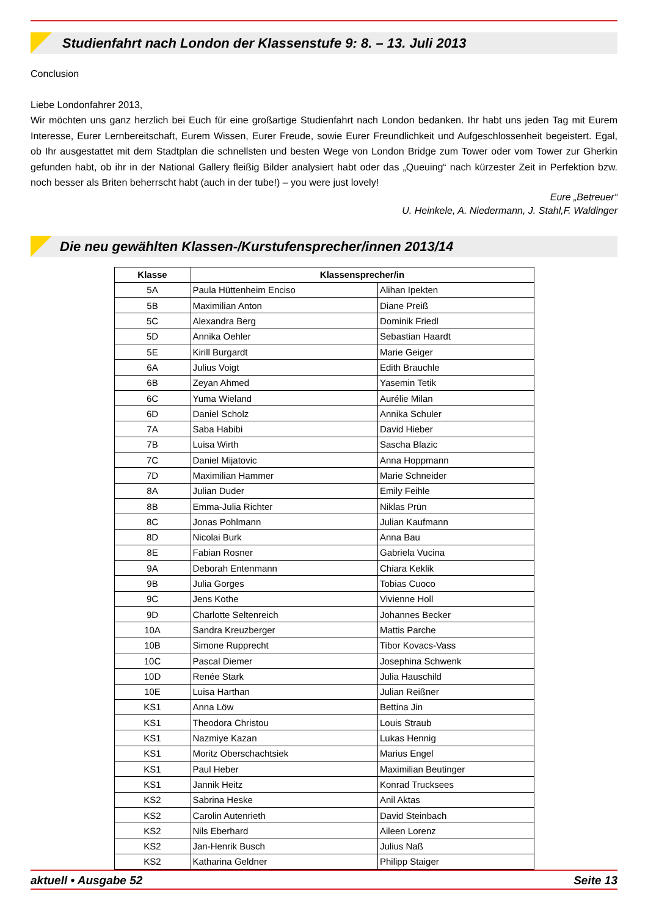Studienfahrt nach London der Klassenstufe 9: 8. – 13. Juli 2013
Conclusion
Liebe Londonfahrer 2013,
Wir möchten uns ganz herzlich bei Euch für eine großartige Studienfahrt nach London bedanken. Ihr habt uns jeden Tag mit Eurem Interesse, Eurer Lernbereitschaft, Eurem Wissen, Eurer Freude, sowie Eurer Freundlichkeit und Aufgeschlossenheit begeistert. Egal, ob Ihr ausgestattet mit dem Stadtplan die schnellsten und besten Wege von London Bridge zum Tower oder vom Tower zur Gherkin gefunden habt, ob ihr in der National Gallery fleißig Bilder analysiert habt oder das „Queuing“ nach kürzester Zeit in Perfektion bzw. noch besser als Briten beherrscht habt (auch in der tube!) – you were just lovely!
Eure „Betreuer“
U. Heinkele, A. Niedermann, J. Stahl,F. Waldinger
Die neu gewählten Klassen-/Kurstufensprecher/innen 2013/14
| Klasse | Klassensprecher/in | |
| --- | --- | --- |
| 5A | Paula Hüttenheim Enciso | Alihan Ipekten |
| 5B | Maximilian Anton | Diane Preiß |
| 5C | Alexandra Berg | Dominik Friedl |
| 5D | Annika Oehler | Sebastian Haardt |
| 5E | Kirill Burgardt | Marie Geiger |
| 6A | Julius Voigt | Edith Brauchle |
| 6B | Zeyan Ahmed | Yasemin Tetik |
| 6C | Yuma Wieland | Aurélie Milan |
| 6D | Daniel Scholz | Annika Schuler |
| 7A | Saba Habibi | David Hieber |
| 7B | Luisa Wirth | Sascha Blazic |
| 7C | Daniel Mijatovic | Anna Hoppmann |
| 7D | Maximilian Hammer | Marie Schneider |
| 8A | Julian Duder | Emily Feihle |
| 8B | Emma-Julia Richter | Niklas Prün |
| 8C | Jonas Pohlmann | Julian Kaufmann |
| 8D | Nicolai Burk | Anna Bau |
| 8E | Fabian Rosner | Gabriela Vucina |
| 9A | Deborah Entenmann | Chiara Keklik |
| 9B | Julia Gorges | Tobias Cuoco |
| 9C | Jens Kothe | Vivienne Holl |
| 9D | Charlotte Seltenreich | Johannes Becker |
| 10A | Sandra Kreuzberger | Mattis Parche |
| 10B | Simone Rupprecht | Tibor Kovacs-Vass |
| 10C | Pascal Diemer | Josephina Schwenk |
| 10D | Renée Stark | Julia Hauschild |
| 10E | Luisa Harthan | Julian Reißner |
| KS1 | Anna Löw | Bettina Jin |
| KS1 | Theodora Christou | Louis Straub |
| KS1 | Nazmiye Kazan | Lukas Hennig |
| KS1 | Moritz Oberschachtsiek | Marius Engel |
| KS1 | Paul Heber | Maximilian Beutinger |
| KS1 | Jannik Heitz | Konrad Trucksees |
| KS2 | Sabrina Heske | Anil Aktas |
| KS2 | Carolin Autenrieth | David Steinbach |
| KS2 | Nils Eberhard | Aileen Lorenz |
| KS2 | Jan-Henrik Busch | Julius Naß |
| KS2 | Katharina Geldner | Philipp Staiger |
aktuell • Ausgabe 52 Seite 13